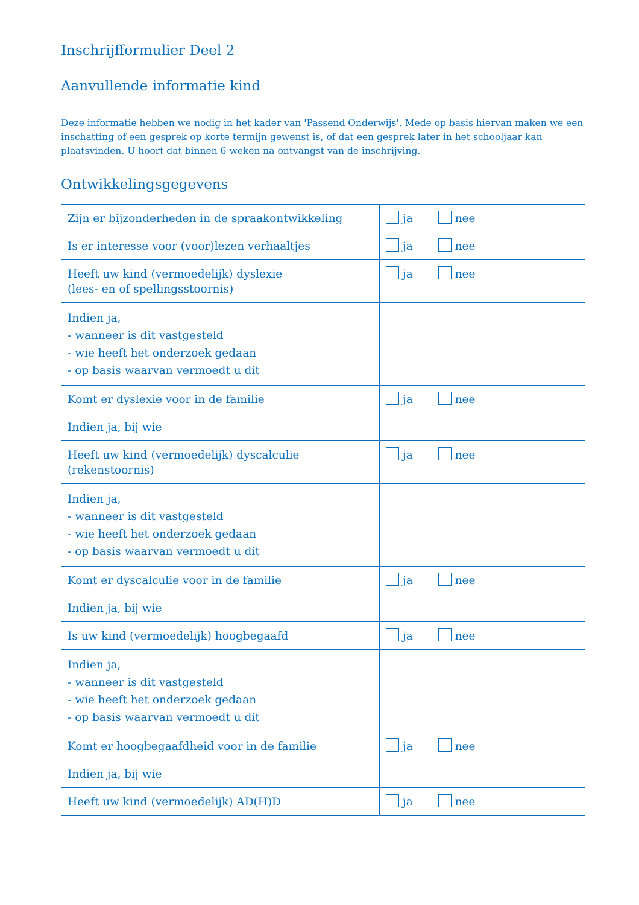Inschrijfformulier Deel 2
Aanvullende informatie kind
Deze informatie hebben we nodig in het kader van 'Passend Onderwijs'. Mede op basis hiervan maken we een inschatting of een gesprek op korte termijn gewenst is, of dat een gesprek later in het schooljaar kan plaatsvinden. U hoort dat binnen 6 weken na ontvangst van de inschrijving.
Ontwikkelingsgegevens
| Zijn er bijzonderheden in de spraakontwikkeling | ja nee |
| Is er interesse voor (voor)lezen verhaaltjes | ja nee |
| Heeft uw kind (vermoedelijk) dyslexie (lees- en of spellingsstoornis) | ja nee |
| Indien ja, - wanneer is dit vastgesteld - wie heeft het onderzoek gedaan - op basis waarvan vermoedt u dit | |
| Komt er dyslexie voor in de familie | ja nee |
| Indien ja, bij wie | |
| Heeft uw kind (vermoedelijk) dyscalculie (rekenstoornis) | ja nee |
| Indien ja, - wanneer is dit vastgesteld - wie heeft het onderzoek gedaan - op basis waarvan vermoedt u dit | |
| Komt er dyscalculie voor in de familie | ja nee |
| Indien ja, bij wie | |
| Is uw kind (vermoedelijk) hoogbegaafd | ja nee |
| Indien ja, - wanneer is dit vastgesteld - wie heeft het onderzoek gedaan - op basis waarvan vermoedt u dit | |
| Komt er hoogbegaafdheid voor in de familie | ja nee |
| Indien ja, bij wie | |
| Heeft uw kind (vermoedelijk) AD(H)D | ja nee |